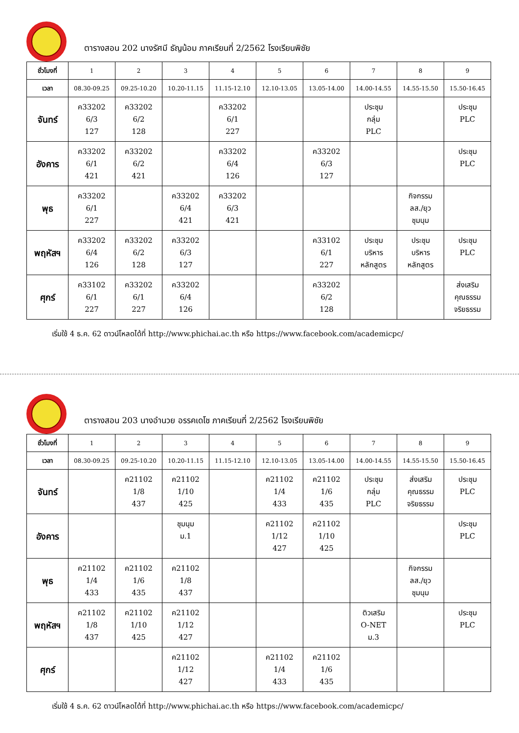ตารางสอน 202 นางรัศมี ธัญน้อม ภาคเรียนที่ 2/2562 โรงเรียนพิชัย
| ชั่วโมงที่ | 1 | 2 | 3 | 4 | 5 | 6 | 7 | 8 | 9 |
| เวลา | 08.30-09.25 | 09.25-10.20 | 10.20-11.15 | 11.15-12.10 | 12.10-13.05 | 13.05-14.00 | 14.00-14.55 | 14.55-15.50 | 15.50-16.45 |
| จันทร์ | ค33202 6/3 127 | ค33202 6/2 128 | | ค33202 6/1 227 | | | ประชุม กลุ่ม PLC | | ประชุม PLC |
| อังคาร | ค33202 6/1 421 | ค33202 6/2 421 | | ค33202 6/4 126 | | ค33202 6/3 127 | | | ประชุม PLC |
| พุธ | ค33202 6/1 227 | | ค33202 6/4 421 | ค33202 6/3 421 | | | | กิจกรรม ลส./ยุว ชุมนุม | |
| พฤหัสฯ | ค33202 6/4 126 | ค33202 6/2 128 | ค33202 6/3 127 | | | ค33102 6/1 227 | ประชุม บริหาร หลักสูตร | ประชุม บริหาร หลักสูตร | ประชุม PLC |
| ศุกร์ | ค33102 6/1 227 | ค33202 6/1 227 | ค33202 6/4 126 | | | ค33202 6/2 128 | | | ส่งเสริม คุณธรรม จริยธรรม |
เริ่มใช้ 4 ธ.ค. 62 ดาวน์โหลดได้ที่ http://www.phichai.ac.th หรือ https://www.facebook.com/academicpc/
ตารางสอน 203 นางอำนวย อรรคเดโช ภาคเรียนที่ 2/2562 โรงเรียนพิชัย
| ชั่วโมงที่ | 1 | 2 | 3 | 4 | 5 | 6 | 7 | 8 | 9 |
| เวลา | 08.30-09.25 | 09.25-10.20 | 10.20-11.15 | 11.15-12.10 | 12.10-13.05 | 13.05-14.00 | 14.00-14.55 | 14.55-15.50 | 15.50-16.45 |
| จันทร์ | | ค21102 1/8 437 | ค21102 1/10 425 | | ค21102 1/4 433 | ค21102 1/6 435 | ประชุม กลุ่ม PLC | ส่งเสริม คุณธรรม จริยธรรม | ประชุม PLC |
| อังคาร | | | ชุมนุม ม.1 | | ค21102 1/12 427 | ค21102 1/10 425 | | | ประชุม PLC |
| พุธ | ค21102 1/4 433 | ค21102 1/6 435 | ค21102 1/8 437 | | | | | กิจกรรม ลส./ยุว ชุมนุม | |
| พฤหัสฯ | ค21102 1/8 437 | ค21102 1/10 425 | ค21102 1/12 427 | | | | ติวเสริม O-NET ม.3 | | ประชุม PLC |
| ศุกร์ | | | ค21102 1/12 427 | | ค21102 1/4 433 | ค21102 1/6 435 | | | |
เริ่มใช้ 4 ธ.ค. 62 ดาวน์โหลดได้ที่ http://www.phichai.ac.th หรือ https://www.facebook.com/academicpc/